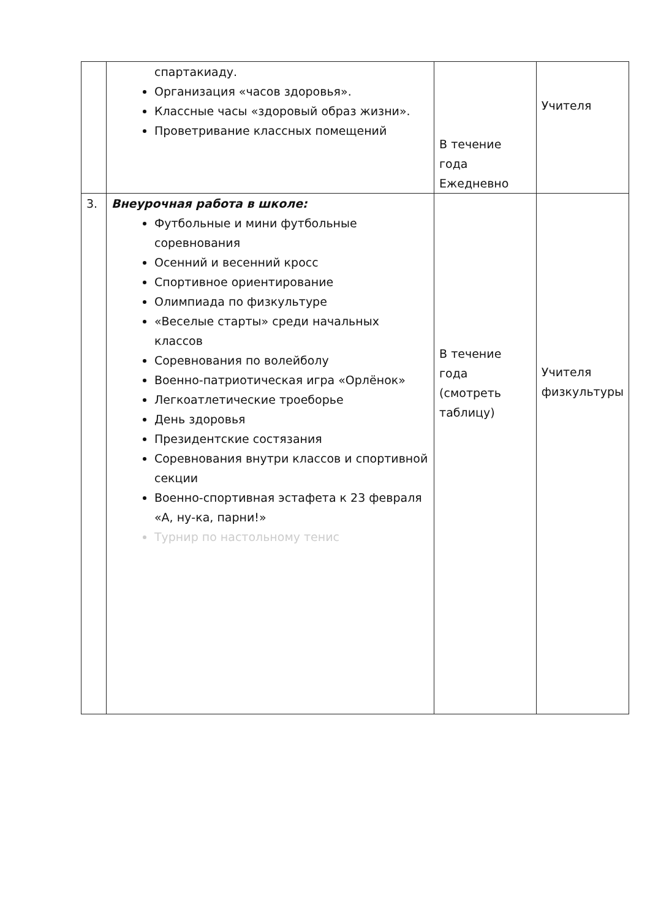| | спартакиаду. Организация «часов здоровья». Классные часы «здоровый образ жизни». Проветривание классных помещений | В течение года Ежедневно | Учителя |
| 3. | Внеурочная работа в школе: Футбольные и мини футбольные соревнования Осенний и весенний кросс Спортивное ориентирование Олимпиада по физкультуре «Веселые старты» среди начальных классов Соревнования по волейболу Военно-патриотическая игра «Орлёнок» Легкоатлетические троеборье День здоровья Президентские состязания Соревнования внутри классов и спортивной секции Военно-спортивная эстафета к 23 февраля «А, ну-ка, парни!» Турнир по настольному тенис | В течение года (смотреть таблицу) | Учителя физкультуры |